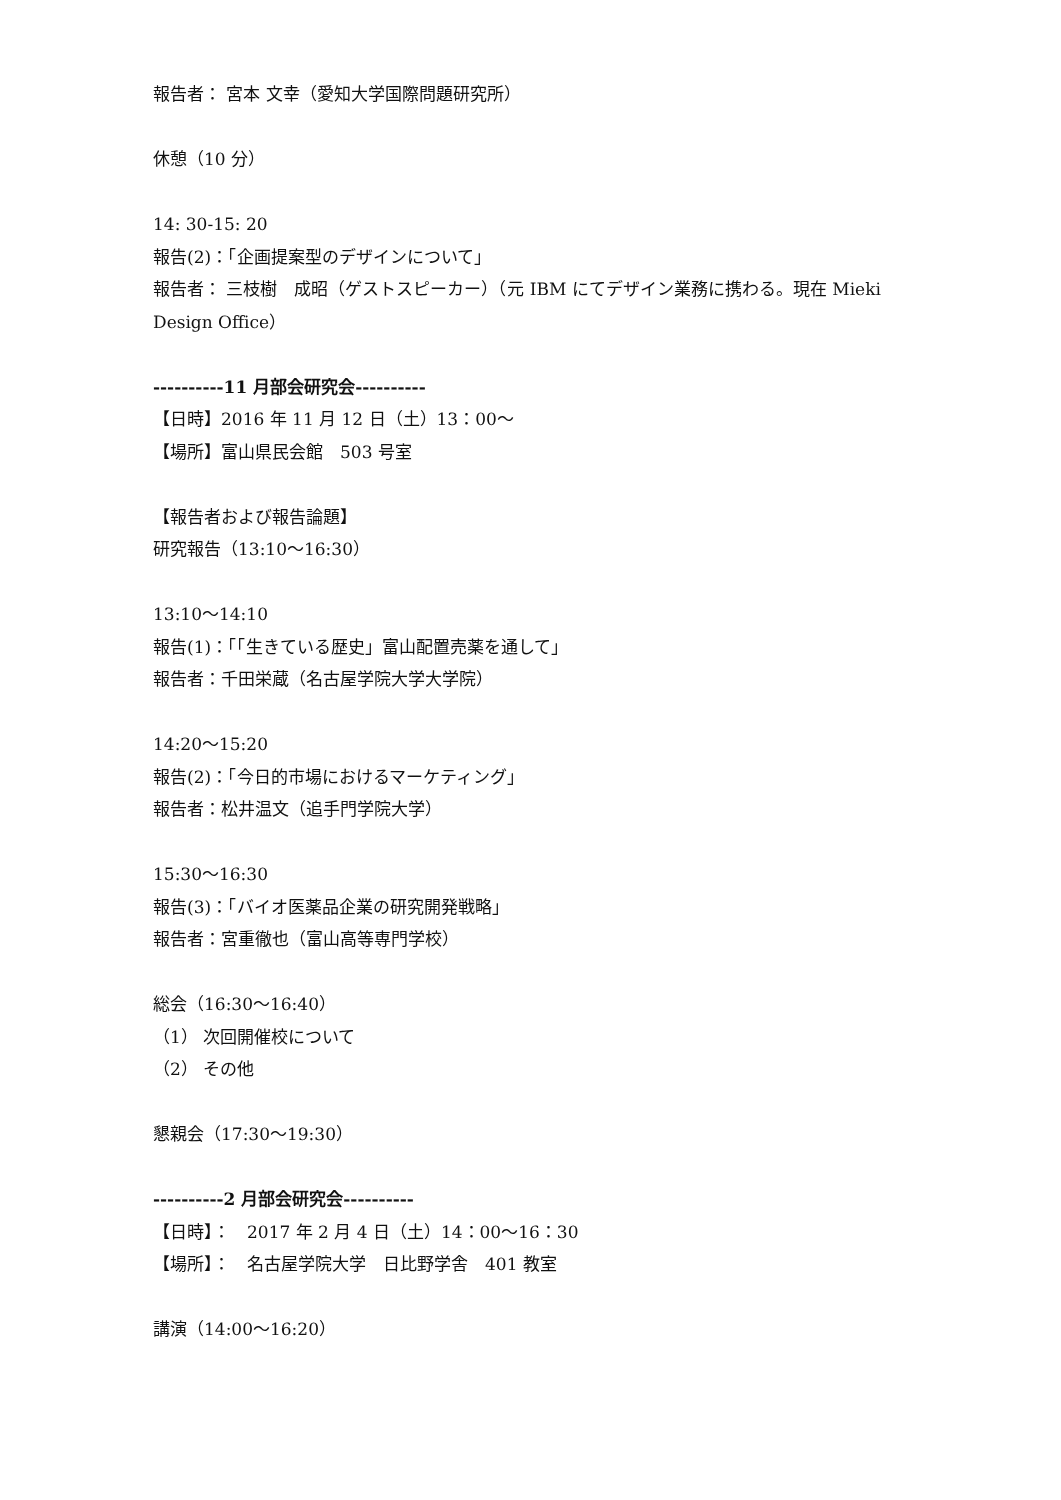報告者： 宮本 文幸（愛知大学国際問題研究所）
休憩（10 分）
14: 30-15: 20
報告(2)：「企画提案型のデザインについて」
報告者： 三枝樹　成昭（ゲストスピーカー）（元 IBM にてデザイン業務に携わる。現在 Mieki Design Office）
----------11 月部会研究会----------
【日時】2016 年 11 月 12 日（土）13：00～
【場所】富山県民会館　503 号室
【報告者および報告論題】
研究報告（13:10～16:30）
13:10～14:10
報告(1)：「「生きている歴史」富山配置売薬を通して」
報告者：千田栄蔵（名古屋学院大学大学院）
14:20～15:20
報告(2)：「今日的市場におけるマーケティング」
報告者：松井温文（追手門学院大学）
15:30～16:30
報告(3)：「バイオ医薬品企業の研究開発戦略」
報告者：宮重徹也（富山高等専門学校）
総会（16:30～16:40）
（1） 次回開催校について
（2） その他
懇親会（17:30～19:30）
----------2 月部会研究会----------
【日時】：　2017 年 2 月 4 日（土）14：00～16：30
【場所】：　名古屋学院大学　日比野学舎　401 教室
講演（14:00～16:20）